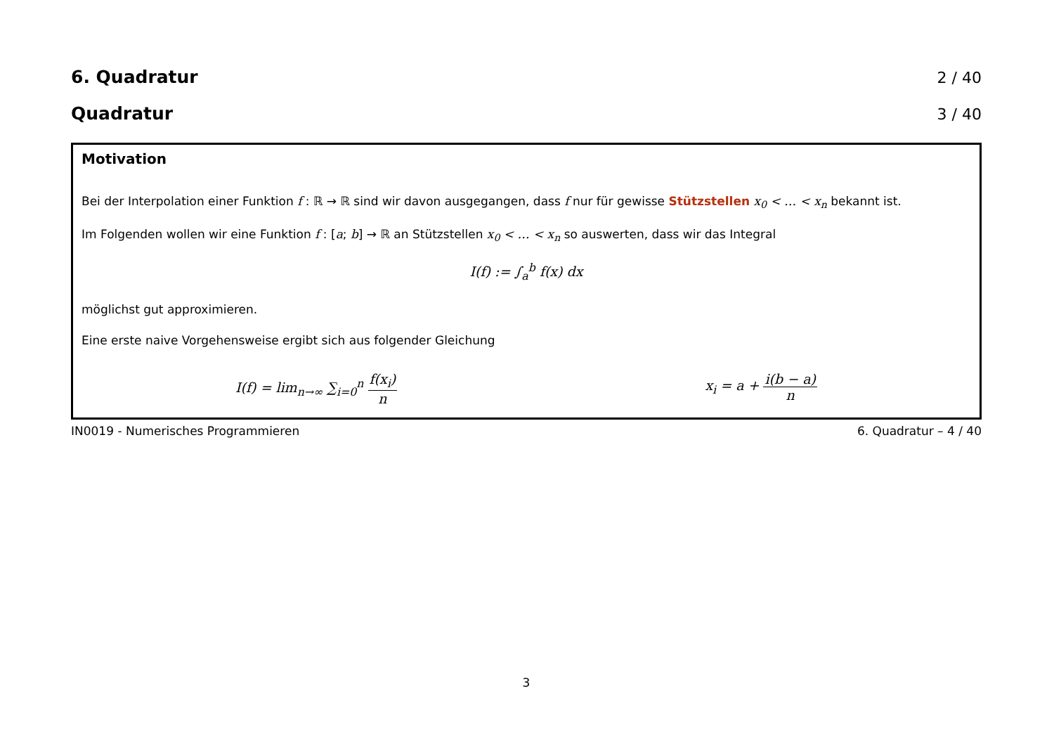6. Quadratur 2 / 40
Quadratur 3 / 40
Motivation
Bei der Interpolation einer Funktion f : ℝ → ℝ sind wir davon ausgegangen, dass f nur für gewisse Stützstellen x<sub>0</sub> < … < x<sub>n</sub> bekannt ist.
Im Folgenden wollen wir eine Funktion f : [a; b] → ℝ an Stützstellen x<sub>0</sub> < … < x<sub>n</sub> so auswerten, dass wir das Integral
I(f) := ∫<sub>a</sub><sup>b</sup> f(x) dx
möglichst gut approximieren.
Eine erste naive Vorgehensweise ergibt sich aus folgender Gleichung
I(f) = lim<sub>n→∞</sub> ∑<sub>i=0</sub><sup>n</sup> f(x<sub>i</sub>) n x<sub>i</sub> = a + i(b − a) n
IN0019 - Numerisches Programmieren 6. Quadratur – 4 / 40
3